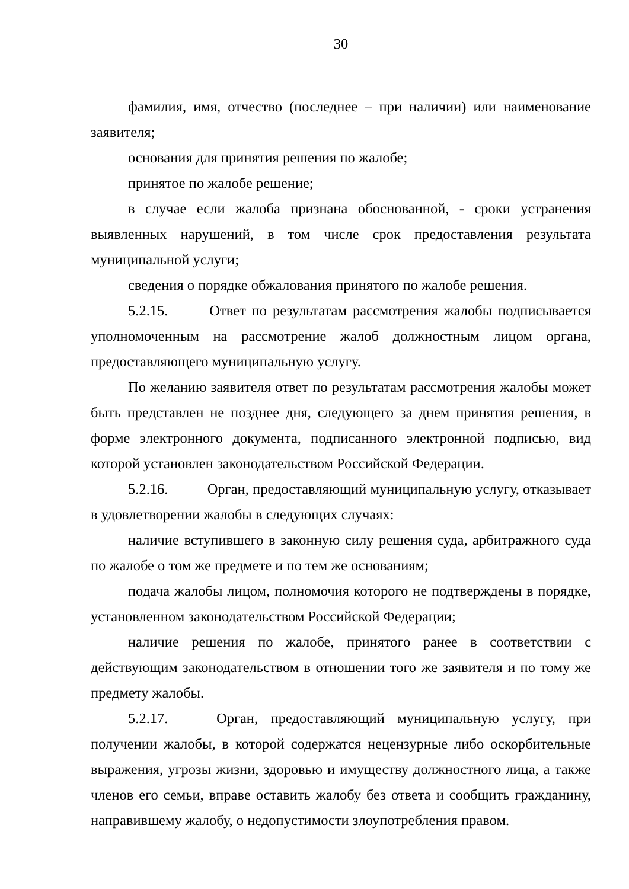30
фамилия, имя, отчество (последнее – при наличии) или наименование заявителя;
основания для принятия решения по жалобе;
принятое по жалобе решение;
в случае если жалоба признана обоснованной, - сроки устранения выявленных нарушений, в том числе срок предоставления результата муниципальной услуги;
сведения о порядке обжалования принятого по жалобе решения.
5.2.15. Ответ по результатам рассмотрения жалобы подписывается уполномоченным на рассмотрение жалоб должностным лицом органа, предоставляющего муниципальную услугу.
По желанию заявителя ответ по результатам рассмотрения жалобы может быть представлен не позднее дня, следующего за днем принятия решения, в форме электронного документа, подписанного электронной подписью, вид которой установлен законодательством Российской Федерации.
5.2.16. Орган, предоставляющий муниципальную услугу, отказывает в удовлетворении жалобы в следующих случаях:
наличие вступившего в законную силу решения суда, арбитражного суда по жалобе о том же предмете и по тем же основаниям;
подача жалобы лицом, полномочия которого не подтверждены в порядке, установленном законодательством Российской Федерации;
наличие решения по жалобе, принятого ранее в соответствии с действующим законодательством в отношении того же заявителя и по тому же предмету жалобы.
5.2.17. Орган, предоставляющий муниципальную услугу, при получении жалобы, в которой содержатся нецензурные либо оскорбительные выражения, угрозы жизни, здоровью и имуществу должностного лица, а также членов его семьи, вправе оставить жалобу без ответа и сообщить гражданину, направившему жалобу, о недопустимости злоупотребления правом.